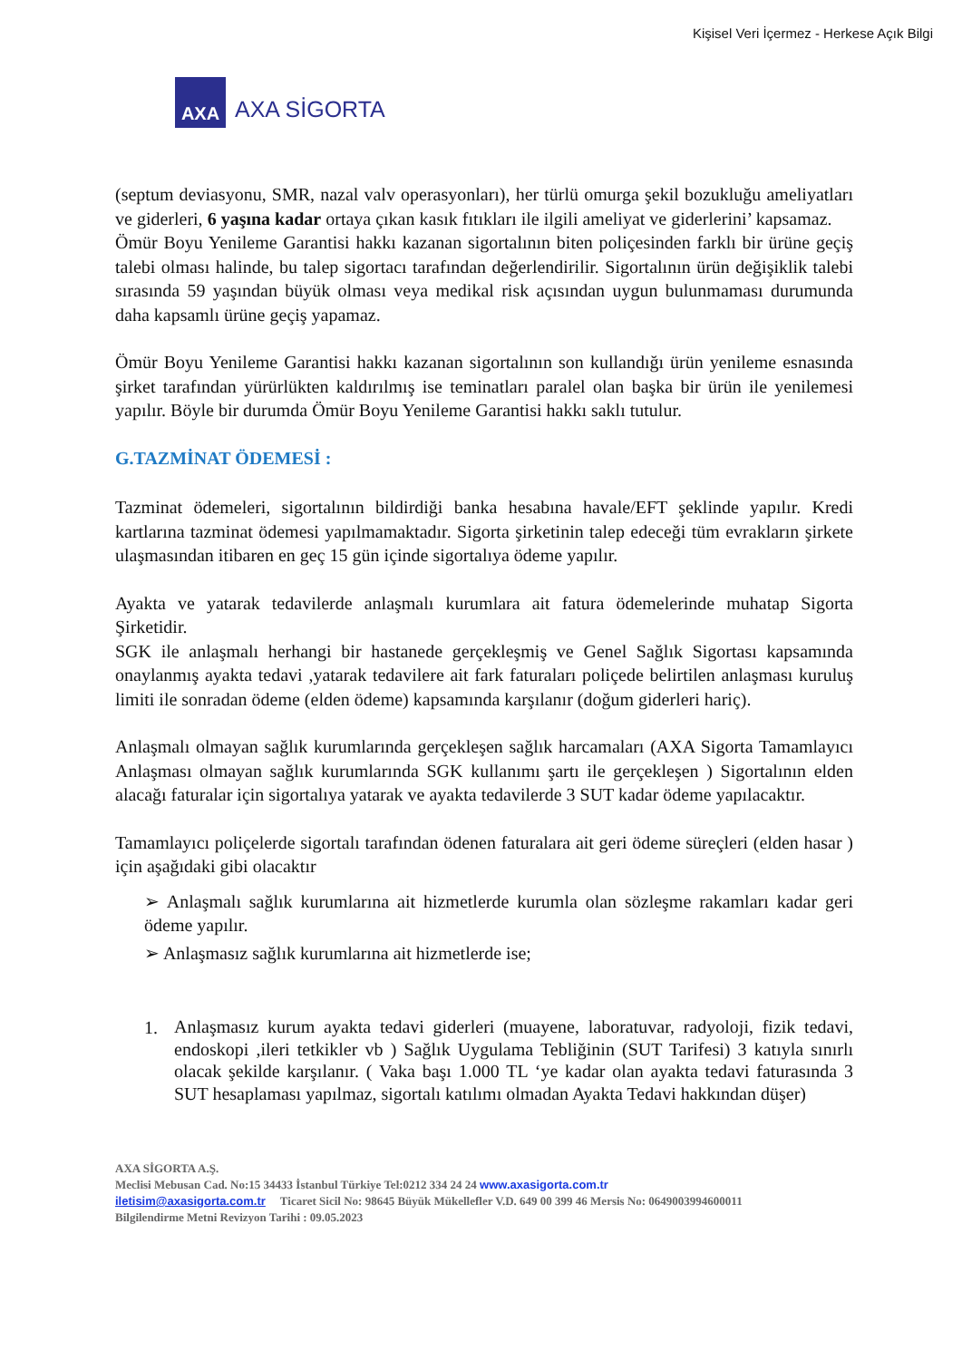Kişisel Veri İçermez - Herkese Açık Bilgi
AXA
AXA SİGORTA
(septum deviasyonu, SMR, nazal valv operasyonları), her türlü omurga şekil bozukluğu ameliyatları ve giderleri, 6 yaşına kadar ortaya çıkan kasık fıtıkları ile ilgili ameliyat ve giderlerini’ kapsamaz.
Ömür Boyu Yenileme Garantisi hakkı kazanan sigortalının biten poliçesinden farklı bir ürüne geçiş talebi olması halinde, bu talep sigortacı tarafından değerlendirilir. Sigortalının ürün değişiklik talebi sırasında 59 yaşından büyük olması veya medikal risk açısından uygun bulunmaması durumunda daha kapsamlı ürüne geçiş yapamaz.
Ömür Boyu Yenileme Garantisi hakkı kazanan sigortalının son kullandığı ürün yenileme esnasında şirket tarafından yürürlükten kaldırılmış ise teminatları paralel olan başka bir ürün ile yenilemesi yapılır. Böyle bir durumda Ömür Boyu Yenileme Garantisi hakkı saklı tutulur.
G.TAZMİNAT ÖDEMESİ :
Tazminat ödemeleri, sigortalının bildirdiği banka hesabına havale/EFT şeklinde yapılır. Kredi kartlarına tazminat ödemesi yapılmamaktadır. Sigorta şirketinin talep edeceği tüm evrakların şirkete ulaşmasından itibaren en geç 15 gün içinde sigortalıya ödeme yapılır.
Ayakta ve yatarak tedavilerde anlaşmalı kurumlara ait fatura ödemelerinde muhatap Sigorta Şirketidir.
SGK ile anlaşmalı herhangi bir hastanede gerçekleşmiş ve Genel Sağlık Sigortası kapsamında onaylanmış ayakta tedavi ,yatarak tedavilere ait fark faturaları poliçede belirtilen anlaşması kuruluş limiti ile sonradan ödeme (elden ödeme) kapsamında karşılanır (doğum giderleri hariç).
Anlaşmalı olmayan sağlık kurumlarında gerçekleşen sağlık harcamaları (AXA Sigorta Tamamlayıcı Anlaşması olmayan sağlık kurumlarında SGK kullanımı şartı ile gerçekleşen ) Sigortalının elden alacağı faturalar için sigortalıya yatarak ve ayakta tedavilerde 3 SUT kadar ödeme yapılacaktır.
Tamamlayıcı poliçelerde sigortalı tarafından ödenen faturalara ait geri ödeme süreçleri (elden hasar ) için aşağıdaki gibi olacaktır
➢ Anlaşmalı sağlık kurumlarına ait hizmetlerde kurumla olan sözleşme rakamları kadar geri ödeme yapılır.
➢ Anlaşmasız sağlık kurumlarına ait hizmetlerde ise;
1.
Anlaşmasız kurum ayakta tedavi giderleri (muayene, laboratuvar, radyoloji, fizik tedavi, endoskopi ,ileri tetkikler vb ) Sağlık Uygulama Tebliğinin (SUT Tarifesi) 3 katıyla sınırlı olacak şekilde karşılanır. ( Vaka başı 1.000 TL ‘ye kadar olan ayakta tedavi faturasında 3 SUT hesaplaması yapılmaz, sigortalı katılımı olmadan Ayakta Tedavi hakkından düşer)
AXA SİGORTA A.Ş.
Meclisi Mebusan Cad. No:15 34433 İstanbul Türkiye Tel:0212 334 24 24 www.axasigorta.com.tr
iletisim@axasigorta.com.tr Ticaret Sicil No: 98645 Büyük Mükellefler V.D. 649 00 399 46 Mersis No: 0649003994600011
Bilgilendirme Metni Revizyon Tarihi : 09.05.2023